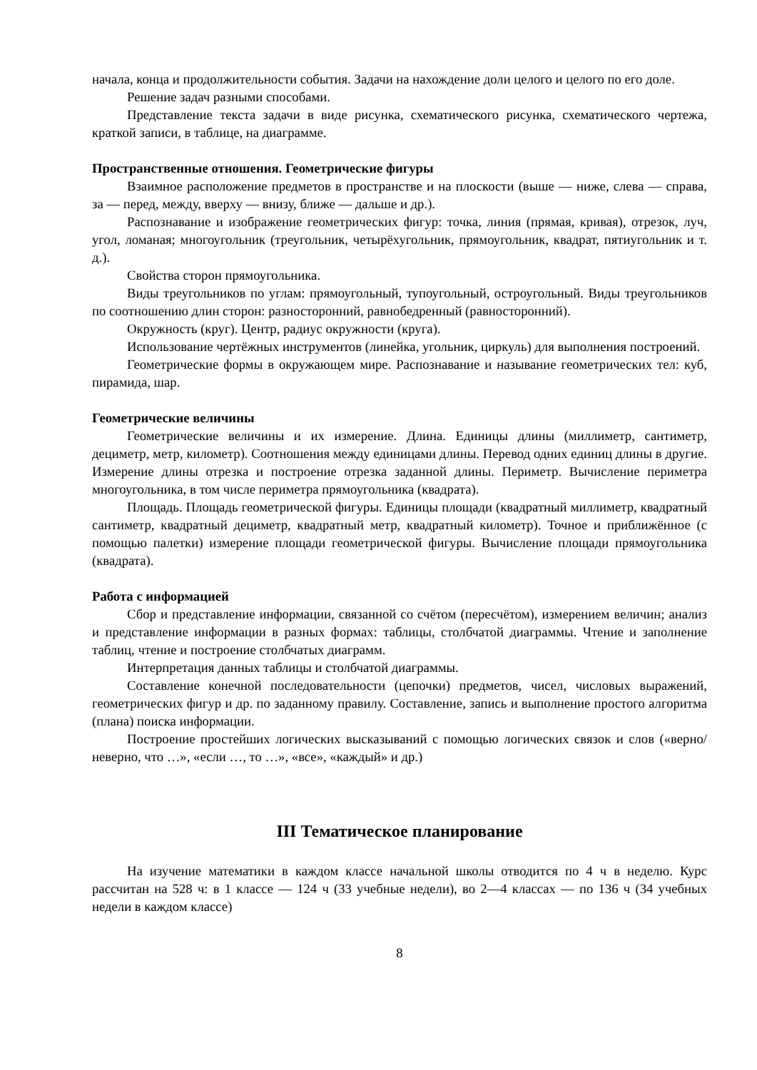начала, конца и продолжительности события. Задачи на нахождение доли целого и целого по его доле.
Решение задач разными способами.
Представление текста задачи в виде рисунка, схематического рисунка, схематического чертежа, краткой записи, в таблице, на диаграмме.
Пространственные отношения. Геометрические фигуры
Взаимное расположение предметов в пространстве и на плоскости (выше — ниже, слева — справа, за — перед, между, вверху — внизу, ближе — дальше и др.).
Распознавание и изображение геометрических фигур: точка, линия (прямая, кривая), отрезок, луч, угол, ломаная; многоугольник (треугольник, четырёхугольник, прямоугольник, квадрат, пятиугольник и т. д.).
Свойства сторон прямоугольника.
Виды треугольников по углам: прямоугольный, тупоугольный, остроугольный. Виды треугольников по соотношению длин сторон: разносторонний, равнобедренный (равносторонний).
Окружность (круг). Центр, радиус окружности (круга).
Использование чертёжных инструментов (линейка, угольник, циркуль) для выполнения построений.
Геометрические формы в окружающем мире. Распознавание и называние геометрических тел: куб, пирамида, шар.
Геометрические величины
Геометрические величины и их измерение. Длина. Единицы длины (миллиметр, сантиметр, дециметр, метр, километр). Соотношения между единицами длины. Перевод одних единиц длины в другие. Измерение длины отрезка и построение отрезка заданной длины. Периметр. Вычисление периметра многоугольника, в том числе периметра прямоугольника (квадрата).
Площадь. Площадь геометрической фигуры. Единицы площади (квадратный миллиметр, квадратный сантиметр, квадратный дециметр, квадратный метр, квадратный километр). Точное и приближённое (с помощью палетки) измерение площади геометрической фигуры. Вычисление площади прямоугольника (квадрата).
Работа с информацией
Сбор и представление информации, связанной со счётом (пересчётом), измерением величин; анализ и представление информации в разных формах: таблицы, столбчатой диаграммы. Чтение и заполнение таблиц, чтение и построение столбчатых диаграмм.
Интерпретация данных таблицы и столбчатой диаграммы.
Составление конечной последовательности (цепочки) предметов, чисел, числовых выражений, геометрических фигур и др. по заданному правилу. Составление, запись и выполнение простого алгоритма (плана) поиска информации.
Построение простейших логических высказываний с помощью логических связок и слов («верно/неверно, что …», «если …, то …», «все», «каждый» и др.)
III Тематическое планирование
На изучение математики в каждом классе начальной школы отводится по 4 ч в неделю. Курс рассчитан на 528 ч: в 1 классе — 124 ч (33 учебные недели), во 2—4 классах — по 136 ч (34 учебных недели в каждом классе)
8